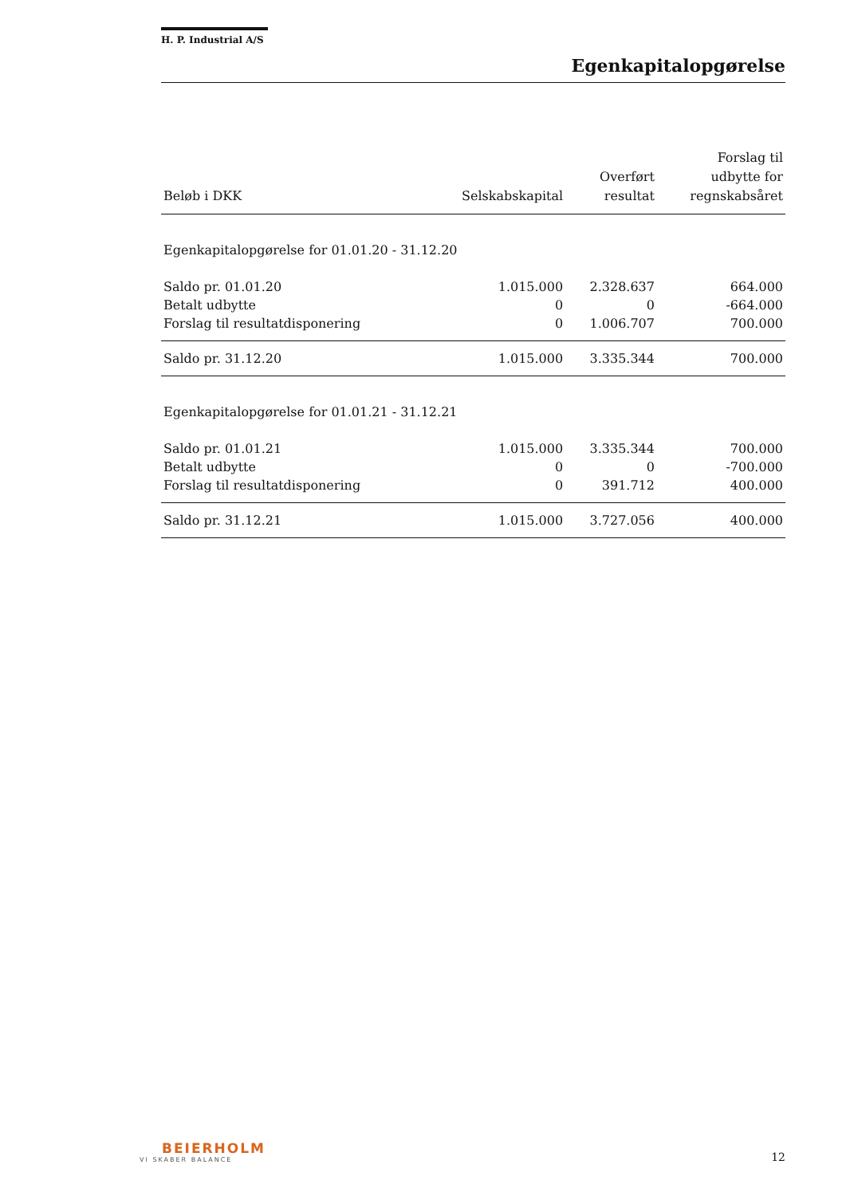H. P. Industrial A/S
Egenkapitalopgørelse
| Beløb i DKK | Selskabskapital | Overført resultat | Forslag til udbytte for regnskabsåret |
| --- | --- | --- | --- |
| Egenkapitalopgørelse for 01.01.20 - 31.12.20 | | | |
| Saldo pr. 01.01.20 | 1.015.000 | 2.328.637 | 664.000 |
| Betalt udbytte | 0 | 0 | -664.000 |
| Forslag til resultatdisponering | 0 | 1.006.707 | 700.000 |
| Saldo pr. 31.12.20 | 1.015.000 | 3.335.344 | 700.000 |
| Egenkapitalopgørelse for 01.01.21 - 31.12.21 | | | |
| Saldo pr. 01.01.21 | 1.015.000 | 3.335.344 | 700.000 |
| Betalt udbytte | 0 | 0 | -700.000 |
| Forslag til resultatdisponering | 0 | 391.712 | 400.000 |
| Saldo pr. 31.12.21 | 1.015.000 | 3.727.056 | 400.000 |
BEIERHOLM
VI SKABER BALANCE
12